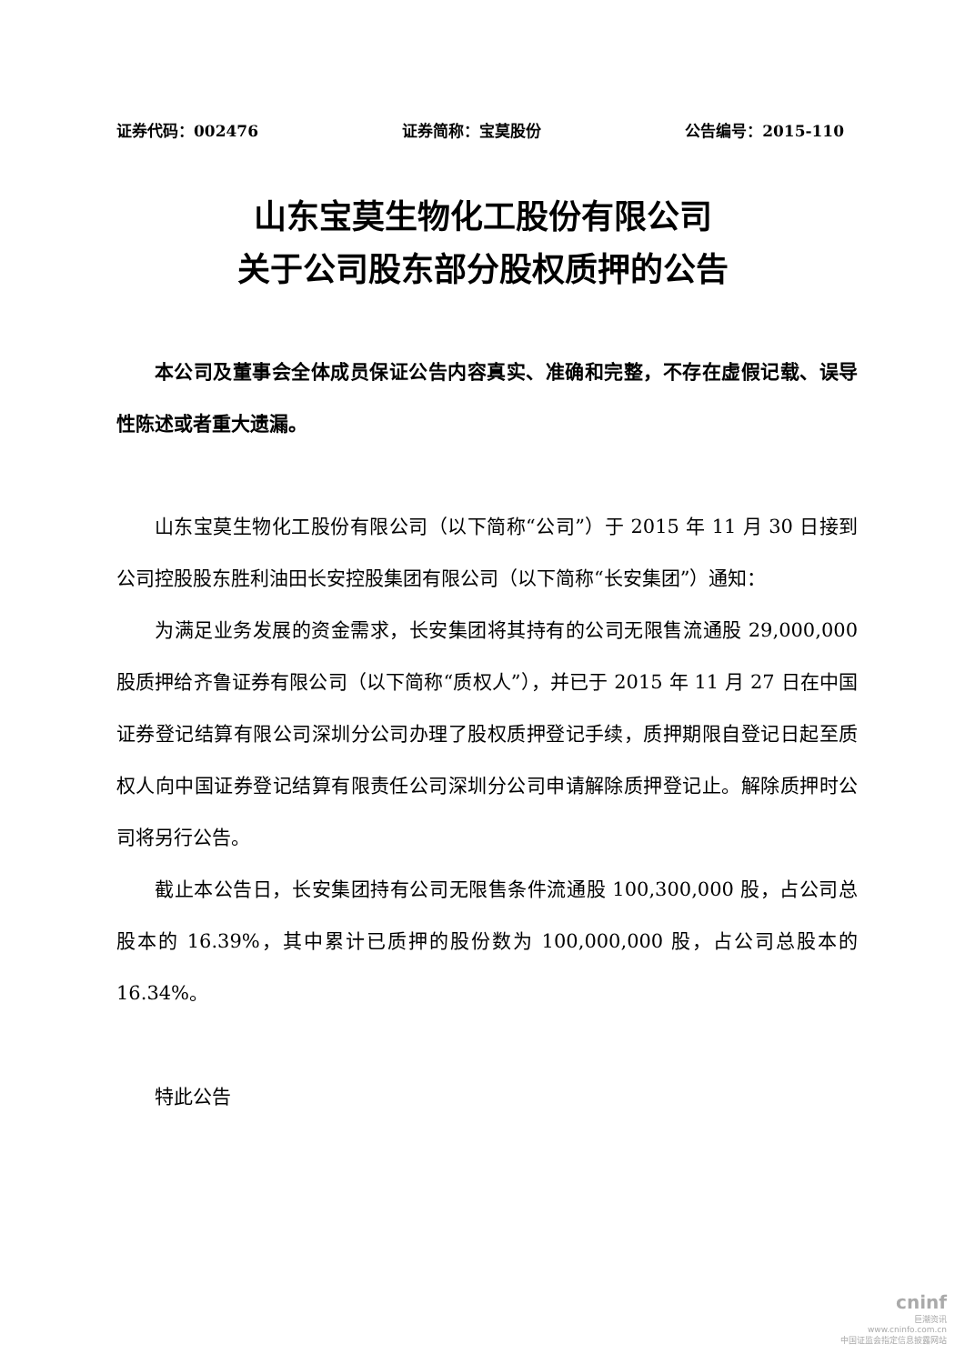证券代码：002476 证券简称：宝莫股份 公告编号：2015-110
山东宝莫生物化工股份有限公司
关于公司股东部分股权质押的公告
本公司及董事会全体成员保证公告内容真实、准确和完整，不存在虚假记载、误导性陈述或者重大遗漏。
山东宝莫生物化工股份有限公司（以下简称“公司”）于 2015 年 11 月 30 日接到公司控股股东胜利油田长安控股集团有限公司（以下简称“长安集团”）通知：
为满足业务发展的资金需求，长安集团将其持有的公司无限售流通股 29,000,000 股质押给齐鲁证券有限公司（以下简称“质权人”），并已于 2015 年 11 月 27 日在中国证券登记结算有限公司深圳分公司办理了股权质押登记手续，质押期限自登记日起至质权人向中国证券登记结算有限责任公司深圳分公司申请解除质押登记止。解除质押时公司将另行公告。
截止本公告日，长安集团持有公司无限售条件流通股 100,300,000 股，占公司总股本的 16.39%，其中累计已质押的股份数为 100,000,000 股，占公司总股本的 16.34%。
特此公告
cninf
巨潮资讯
www.cninfo.com.cn
中国证监会指定信息披露网站